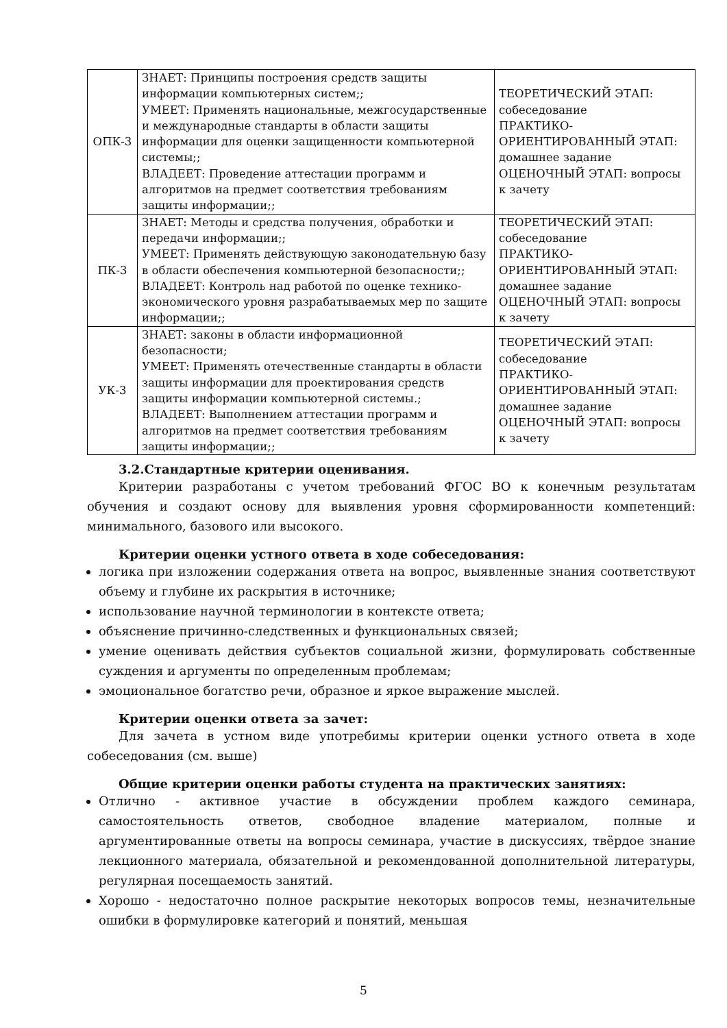| ОПК-3 | ЗНАЕТ: Принципы построения средств защиты информации компьютерных систем;; УМЕЕТ: Применять национальные, межгосударственные и международные стандарты в области защиты информации для оценки защищенности компьютерной системы;; ВЛАДЕЕТ: Проведение аттестации программ и алгоритмов на предмет соответствия требованиям защиты информации;; | ТЕОРЕТИЧЕСКИЙ ЭТАП: собеседование ПРАКТИКО-ОРИЕНТИРОВАННЫЙ ЭТАП: домашнее задание ОЦЕНОЧНЫЙ ЭТАП: вопросы к зачету |
| ПК-3 | ЗНАЕТ: Методы и средства получения, обработки и передачи информации;; УМЕЕТ: Применять действующую законодательную базу в области обеспечения компьютерной безопасности;; ВЛАДЕЕТ: Контроль над работой по оценке технико-экономического уровня разрабатываемых мер по защите информации;; | ТЕОРЕТИЧЕСКИЙ ЭТАП: собеседование ПРАКТИКО-ОРИЕНТИРОВАННЫЙ ЭТАП: домашнее задание ОЦЕНОЧНЫЙ ЭТАП: вопросы к зачету |
| УК-3 | ЗНАЕТ: законы в области информационной безопасности; УМЕЕТ: Применять отечественные стандарты в области защиты информации для проектирования средств защиты информации компьютерной системы.; ВЛАДЕЕТ: Выполнением аттестации программ и алгоритмов на предмет соответствия требованиям защиты информации;; | ТЕОРЕТИЧЕСКИЙ ЭТАП: собеседование ПРАКТИКО-ОРИЕНТИРОВАННЫЙ ЭТАП: домашнее задание ОЦЕНОЧНЫЙ ЭТАП: вопросы к зачету |
3.2.Стандартные критерии оценивания.
Критерии разработаны с учетом требований ФГОС ВО к конечным результатам обучения и создают основу для выявления уровня сформированности компетенций: минимального, базового или высокого.
Критерии оценки устного ответа в ходе собеседования:
логика при изложении содержания ответа на вопрос, выявленные знания соответствуют объему и глубине их раскрытия в источнике;
использование научной терминологии в контексте ответа;
объяснение причинно-следственных и функциональных связей;
умение оценивать действия субъектов социальной жизни, формулировать собственные суждения и аргументы по определенным проблемам;
эмоциональное богатство речи, образное и яркое выражение мыслей.
Критерии оценки ответа за зачет:
Для зачета в устном виде употребимы критерии оценки устного ответа в ходе собеседования (см. выше)
Общие критерии оценки работы студента на практических занятиях:
Отлично - активное участие в обсуждении проблем каждого семинара, самостоятельность ответов, свободное владение материалом, полные и аргументированные ответы на вопросы семинара, участие в дискуссиях, твёрдое знание лекционного материала, обязательной и рекомендованной дополнительной литературы, регулярная посещаемость занятий.
Хорошо - недостаточно полное раскрытие некоторых вопросов темы, незначительные ошибки в формулировке категорий и понятий, меньшая
5